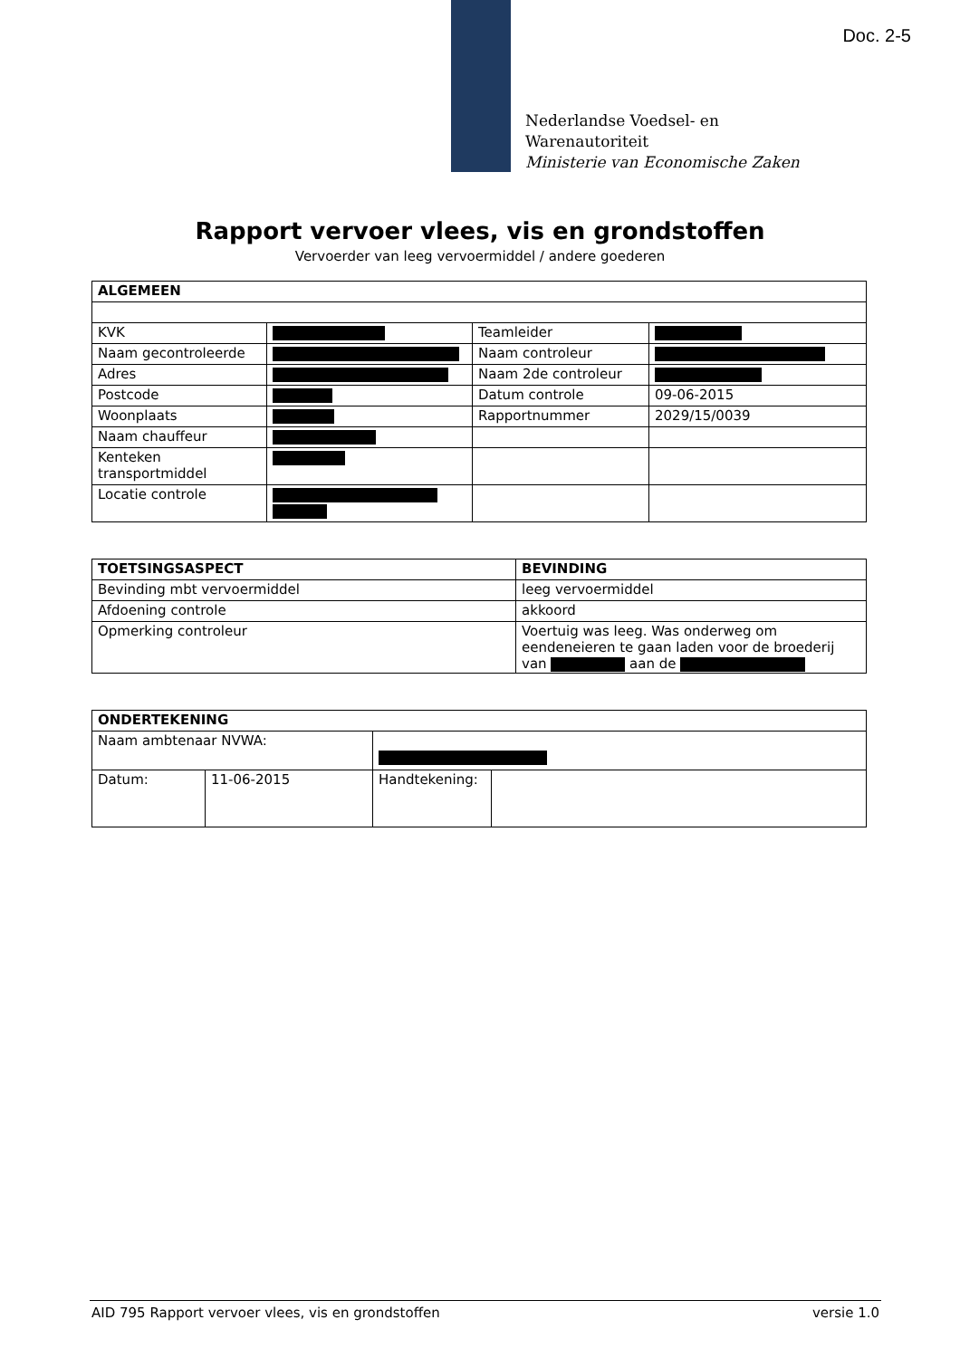Doc. 2-5
Nederlandse Voedsel- en
Warenautoriteit
Ministerie van Economische Zaken
Rapport vervoer vlees, vis en grondstoffen
Vervoerder van leeg vervoermiddel / andere goederen
| ALGEMEEN | | | |
| --- | --- | --- | --- |
| KVK | | Teamleider | |
| Naam gecontroleerde | | Naam controleur | |
| Adres | | Naam 2de controleur | |
| Postcode | | Datum controle | 09-06-2015 |
| Woonplaats | | Rapportnummer | 2029/15/0039 |
| Naam chauffeur | | | |
| Kenteken transportmiddel | | | |
| Locatie controle | | | |
| TOETSINGSASPECT | BEVINDING |
| --- | --- |
| Bevinding mbt vervoermiddel | leeg vervoermiddel |
| Afdoening controle | akkoord |
| Opmerking controleur | Voertuig was leeg. Was onderweg om eendeneieren te gaan laden voor de broederij van aan de |
| ONDERTEKENING | | | |
| --- | --- | --- | --- |
| Naam ambtenaar NVWA: | | | |
| Datum: | 11-06-2015 | Handtekening: | |
AID 795 Rapport vervoer vlees, vis en grondstoffen versie 1.0